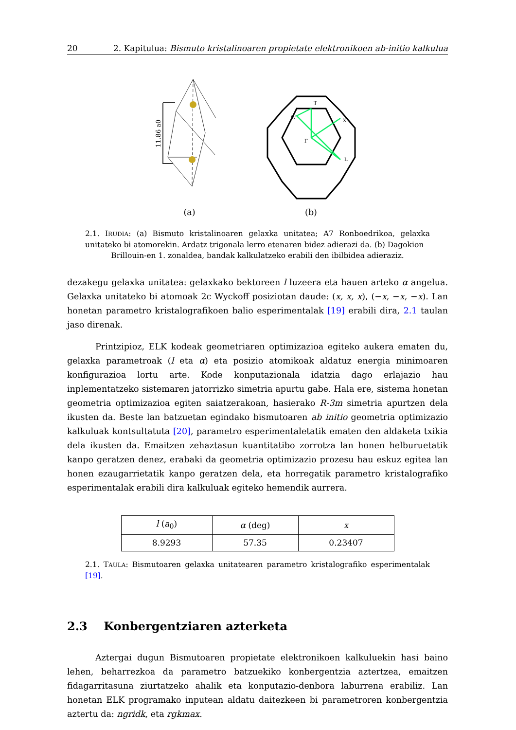20 2. Kapitulua: Bismuto kristalinoaren propietate elektronikoen ab-initio kalkulua
11.86 a0
(a)
T
W
X
Γ
L
(b)
2.1. IRUDIA: (a) Bismuto kristalinoaren gelaxka unitatea; A7 Ronboedrikoa, gelaxka unitateko bi atomorekin. Ardatz trigonala lerro etenaren bidez adierazi da. (b) Dagokion
Brillouin-en 1. zonaldea, bandak kalkulatzeko erabili den ibilbidea adieraziz.
dezakegu gelaxka unitatea: gelaxkako bektoreen l luzeera eta hauen arteko α angelua. Gelaxka unitateko bi atomoak 2c Wyckoff posiziotan daude: (x, x, x), (−x, −x, −x). Lan honetan parametro kristalografikoen balio esperimentalak [19] erabili dira, 2.1 taulan jaso direnak.
Printzipioz, ELK kodeak geometriaren optimizazioa egiteko aukera ematen du, gelaxka parametroak (l eta α) eta posizio atomikoak aldatuz energia minimoaren konfigurazioa lortu arte. Kode konputazionala idatzia dago erlajazio hau inplementatzeko sistemaren jatorrizko simetria apurtu gabe. Hala ere, sistema honetan geometria optimizazioa egiten saiatzerakoan, hasierako R-3m simetria apurtzen dela ikusten da. Beste lan batzuetan egindako bismutoaren ab initio geometria optimizazio kalkuluak kontsultatuta [20], parametro esperimentaletatik ematen den aldaketa txikia dela ikusten da. Emaitzen zehaztasun kuantitatibo zorrotza lan honen helburuetatik kanpo geratzen denez, erabaki da geometria optimizazio prozesu hau eskuz egitea lan honen ezaugarrietatik kanpo geratzen dela, eta horregatik parametro kristalografiko esperimentalak erabili dira kalkuluak egiteko hemendik aurrera.
| l ( a<sub>0</sub>) | α (deg) | x |
| --- | --- | --- |
| 8.9293 | 57.35 | 0.23407 |
2.1. TAULA: Bismutoaren gelaxka unitatearen parametro kristalografiko esperimentalak [19].
2.3 Konbergentziaren azterketa
Aztergai dugun Bismutoaren propietate elektronikoen kalkuluekin hasi baino lehen, beharrezkoa da parametro batzuekiko konbergentzia aztertzea, emaitzen fidagarritasuna ziurtatzeko ahalik eta konputazio-denbora laburrena erabiliz. Lan honetan ELK programako inputean aldatu daitezkeen bi parametroren konbergentzia aztertu da: ngridk, eta rgkmax.